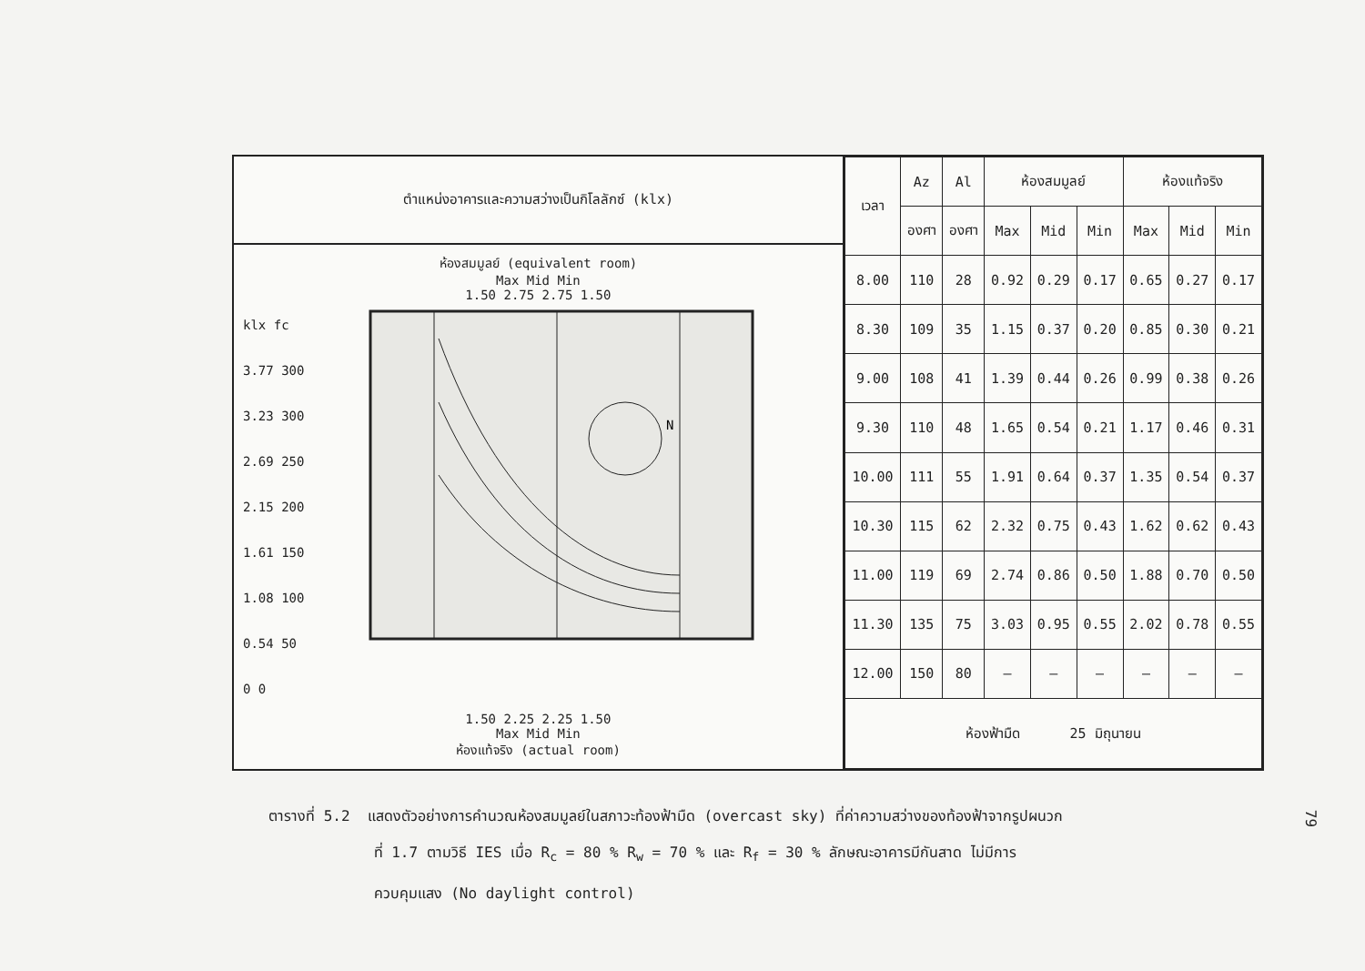ตำแหน่งอาคารและความสว่างเป็นกิโลลักซ์ (klx)
ห้องสมมูลย์ (equivalent room)
Max Mid Min
1.50 2.75 2.75 1.50
klx fc
3.77 300
3.23 300
2.69 250
2.15 200
1.61 150
1.08 100
0.54 50
0 0
N
1.50 2.25 2.25 1.50
Max Mid Min
ห้องแท้จริง (actual room)
| เวลา | Az | Al | ห้องสมมูลย์ | | | ห้องแท้จริง | | |
| --- | --- | --- | --- | --- | --- | --- | --- | --- |
| | องศา | องศา | Max | Mid | Min | Max | Mid | Min |
| 8.00 | 110 | 28 | 0.92 | 0.29 | 0.17 | 0.65 | 0.27 | 0.17 |
| 8.30 | 109 | 35 | 1.15 | 0.37 | 0.20 | 0.85 | 0.30 | 0.21 |
| 9.00 | 108 | 41 | 1.39 | 0.44 | 0.26 | 0.99 | 0.38 | 0.26 |
| 9.30 | 110 | 48 | 1.65 | 0.54 | 0.21 | 1.17 | 0.46 | 0.31 |
| 10.00 | 111 | 55 | 1.91 | 0.64 | 0.37 | 1.35 | 0.54 | 0.37 |
| 10.30 | 115 | 62 | 2.32 | 0.75 | 0.43 | 1.62 | 0.62 | 0.43 |
| 11.00 | 119 | 69 | 2.74 | 0.86 | 0.50 | 1.88 | 0.70 | 0.50 |
| 11.30 | 135 | 75 | 3.03 | 0.95 | 0.55 | 2.02 | 0.78 | 0.55 |
| 12.00 | 150 | 80 | — | — | — | — | — | — |
| ห้องฟ้ามืด 25 มิถุนายน | | | | | | | | |
ตารางที่ 5.2 แสดงตัวอย่างการคำนวณห้องสมมูลย์ในสภาวะท้องฟ้ามืด (overcast sky) ที่ค่าความสว่างของท้องฟ้าจากรูปผนวก
ที่ 1.7 ตามวิธี IES เมื่อ R<sub>c</sub> = 80 % R<sub>w</sub> = 70 % และ R<sub>f</sub> = 30 % ลักษณะอาคารมีกันสาด ไม่มีการ
ควบคุมแสง (No daylight control)
79